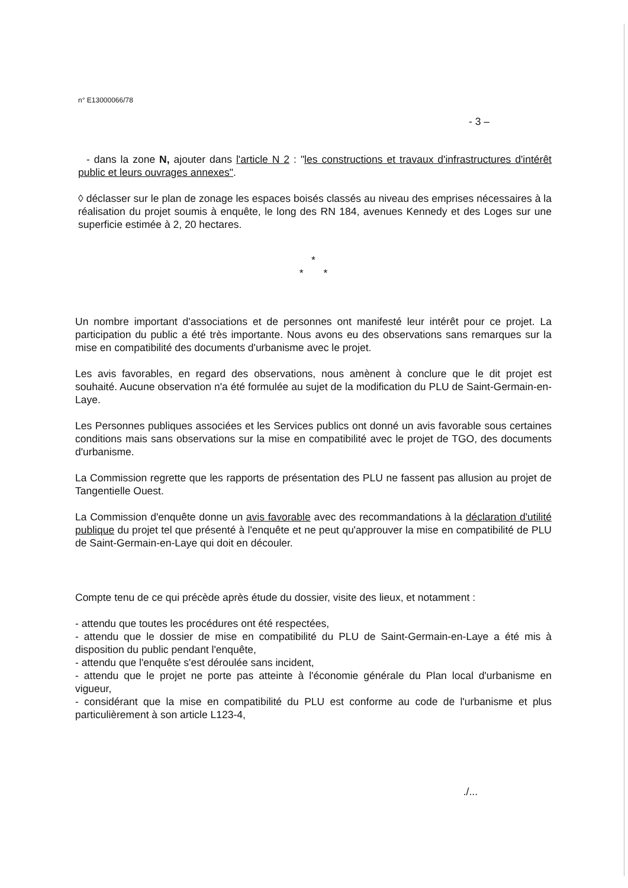n° E13000066/78
- 3 –
- dans la zone N, ajouter dans l'article N 2 : "les constructions et travaux d'infrastructures d'intérêt public et leurs ouvrages annexes".
◊ déclasser sur le plan de zonage les espaces boisés classés au niveau des emprises nécessaires à la réalisation du projet soumis à enquête, le long des RN 184, avenues Kennedy et des Loges sur une superficie estimée à 2, 20 hectares.
*
* *
Un nombre important d'associations et de personnes ont manifesté leur intérêt pour ce projet. La participation du public a été très importante. Nous avons eu des observations sans remarques sur la mise en compatibilité des documents d'urbanisme avec le projet.
Les avis favorables, en regard des observations, nous amènent à conclure que le dit projet est souhaité. Aucune observation n'a été formulée au sujet de la modification du PLU de Saint-Germain-en-Laye.
Les Personnes publiques associées et les Services publics ont donné un avis favorable sous certaines conditions mais sans observations sur la mise en compatibilité avec le projet de TGO, des documents d'urbanisme.
La Commission regrette que les rapports de présentation des PLU ne fassent pas allusion au projet de Tangentielle Ouest.
La Commission d'enquête donne un avis favorable avec des recommandations à la déclaration d'utilité publique du projet tel que présenté à l'enquête et ne peut qu'approuver la mise en compatibilité de PLU de Saint-Germain-en-Laye qui doit en découler.
Compte tenu de ce qui précède après étude du dossier, visite des lieux, et notamment :
- attendu que toutes les procédures ont été respectées,
- attendu que le dossier de mise en compatibilité du PLU de Saint-Germain-en-Laye a été mis à disposition du public pendant l'enquête,
- attendu que l'enquête s'est déroulée sans incident,
- attendu que le projet ne porte pas atteinte à l'économie générale du Plan local d'urbanisme en vigueur,
- considérant que la mise en compatibilité du PLU est conforme au code de l'urbanisme et plus particulièrement à son article L123-4,
./...